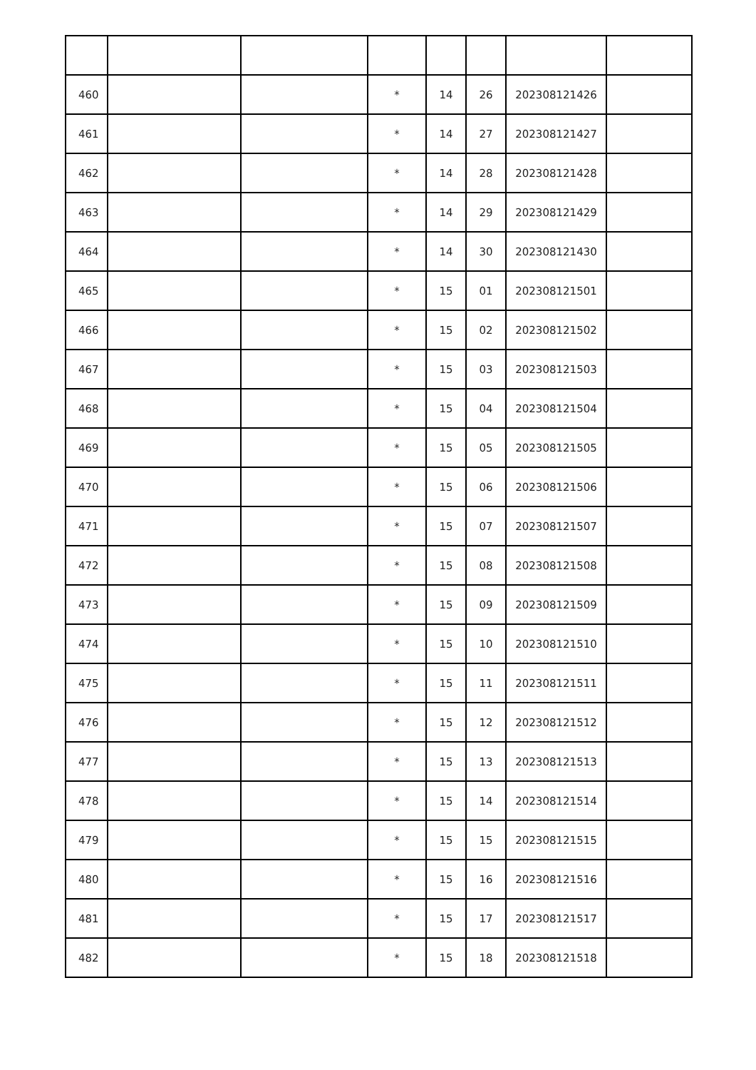| 460 | | | * | 14 | 26 | 202308121426 | |
| 461 | | | * | 14 | 27 | 202308121427 | |
| 462 | | | * | 14 | 28 | 202308121428 | |
| 463 | | | * | 14 | 29 | 202308121429 | |
| 464 | | | * | 14 | 30 | 202308121430 | |
| 465 | | | * | 15 | 01 | 202308121501 | |
| 466 | | | * | 15 | 02 | 202308121502 | |
| 467 | | | * | 15 | 03 | 202308121503 | |
| 468 | | | * | 15 | 04 | 202308121504 | |
| 469 | | | * | 15 | 05 | 202308121505 | |
| 470 | | | * | 15 | 06 | 202308121506 | |
| 471 | | | * | 15 | 07 | 202308121507 | |
| 472 | | | * | 15 | 08 | 202308121508 | |
| 473 | | | * | 15 | 09 | 202308121509 | |
| 474 | | | * | 15 | 10 | 202308121510 | |
| 475 | | | * | 15 | 11 | 202308121511 | |
| 476 | | | * | 15 | 12 | 202308121512 | |
| 477 | | | * | 15 | 13 | 202308121513 | |
| 478 | | | * | 15 | 14 | 202308121514 | |
| 479 | | | * | 15 | 15 | 202308121515 | |
| 480 | | | * | 15 | 16 | 202308121516 | |
| 481 | | | * | 15 | 17 | 202308121517 | |
| 482 | | | * | 15 | 18 | 202308121518 | |